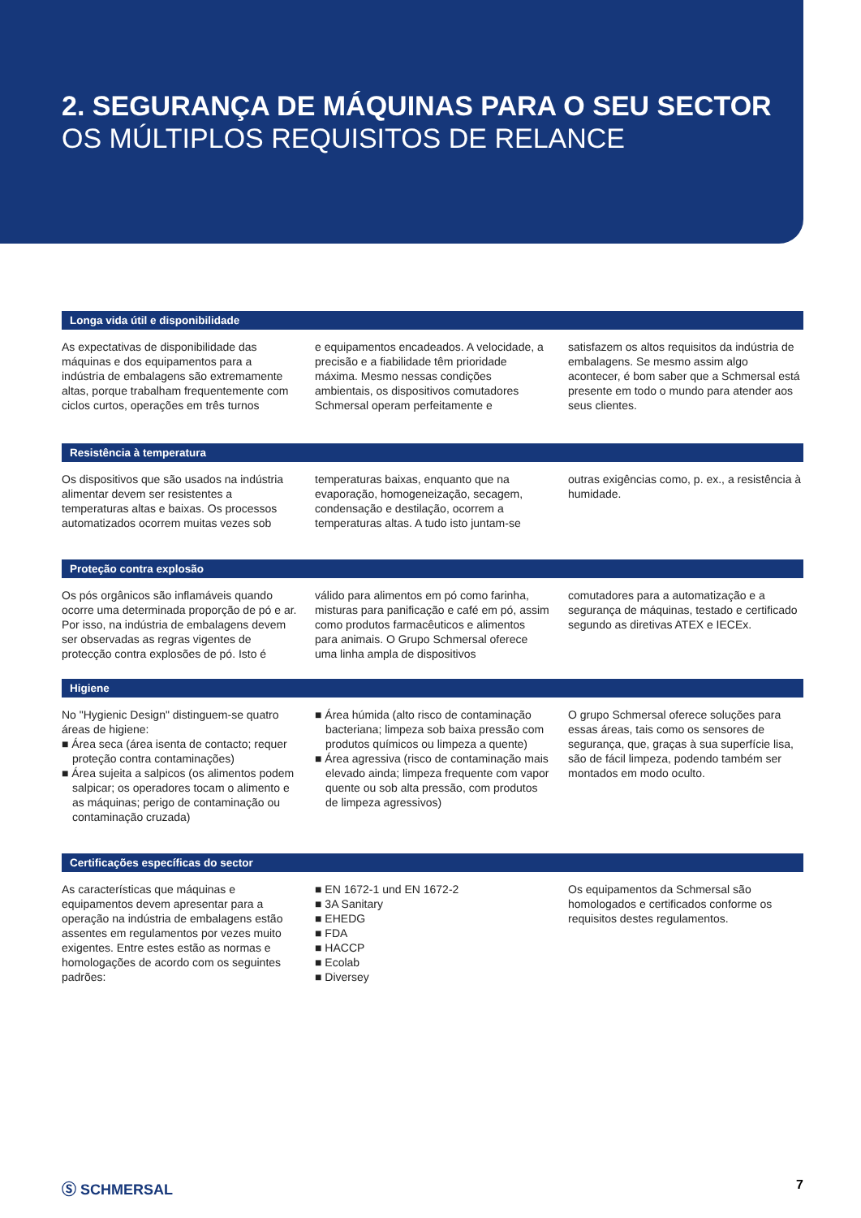2. SEGURANÇA DE MÁQUINAS PARA O SEU SECTOR
OS MÚLTIPLOS REQUISITOS DE RELANCE
Longa vida útil e disponibilidade
As expectativas de disponibilidade das máquinas e dos equipamentos para a indústria de embalagens são extremamente altas, porque trabalham frequentemente com ciclos curtos, operações em três turnos
e equipamentos encadeados. A velocidade, a precisão e a fiabilidade têm prioridade máxima. Mesmo nessas condições ambientais, os dispositivos comutadores Schmersal operam perfeitamente e
satisfazem os altos requisitos da indústria de embalagens. Se mesmo assim algo acontecer, é bom saber que a Schmersal está presente em todo o mundo para atender aos seus clientes.
Resistência à temperatura
Os dispositivos que são usados na indústria alimentar devem ser resistentes a temperaturas altas e baixas. Os processos automatizados ocorrem muitas vezes sob
temperaturas baixas, enquanto que na evaporação, homogeneização, secagem, condensação e destilação, ocorrem a temperaturas altas. A tudo isto juntam-se
outras exigências como, p. ex., a resistência à humidade.
Proteção contra explosão
Os pós orgânicos são inflamáveis quando ocorre uma determinada proporção de pó e ar. Por isso, na indústria de embalagens devem ser observadas as regras vigentes de protecção contra explosões de pó. Isto é
válido para alimentos em pó como farinha, misturas para panificação e café em pó, assim como produtos farmacêuticos e alimentos para animais. O Grupo Schmersal oferece uma linha ampla de dispositivos
comutadores para a automatização e a segurança de máquinas, testado e certificado segundo as diretivas ATEX e IECEx.
Higiene
No "Hygienic Design" distinguem-se quatro áreas de higiene:
■ Área seca (área isenta de contacto; requer proteção contra contaminações)
■ Área sujeita a salpicos (os alimentos podem salpicar; os operadores tocam o alimento e as máquinas; perigo de contaminação ou contaminação cruzada)
■ Área húmida (alto risco de contaminação bacteriana; limpeza sob baixa pressão com produtos químicos ou limpeza a quente)
■ Área agressiva (risco de contaminação mais elevado ainda; limpeza frequente com vapor quente ou sob alta pressão, com produtos de limpeza agressivos)
O grupo Schmersal oferece soluções para essas áreas, tais como os sensores de segurança, que, graças à sua superfície lisa, são de fácil limpeza, podendo também ser montados em modo oculto.
Certificações específicas do sector
As características que máquinas e equipamentos devem apresentar para a operação na indústria de embalagens estão assentes em regulamentos por vezes muito exigentes. Entre estes estão as normas e homologações de acordo com os seguintes padrões:
■ EN 1672-1 und EN 1672-2
■ 3A Sanitary
■ EHEDG
■ FDA
■ HACCP
■ Ecolab
■ Diversey
Os equipamentos da Schmersal são homologados e certificados conforme os requisitos destes regulamentos.
Ⓢ SCHMERSAL 7